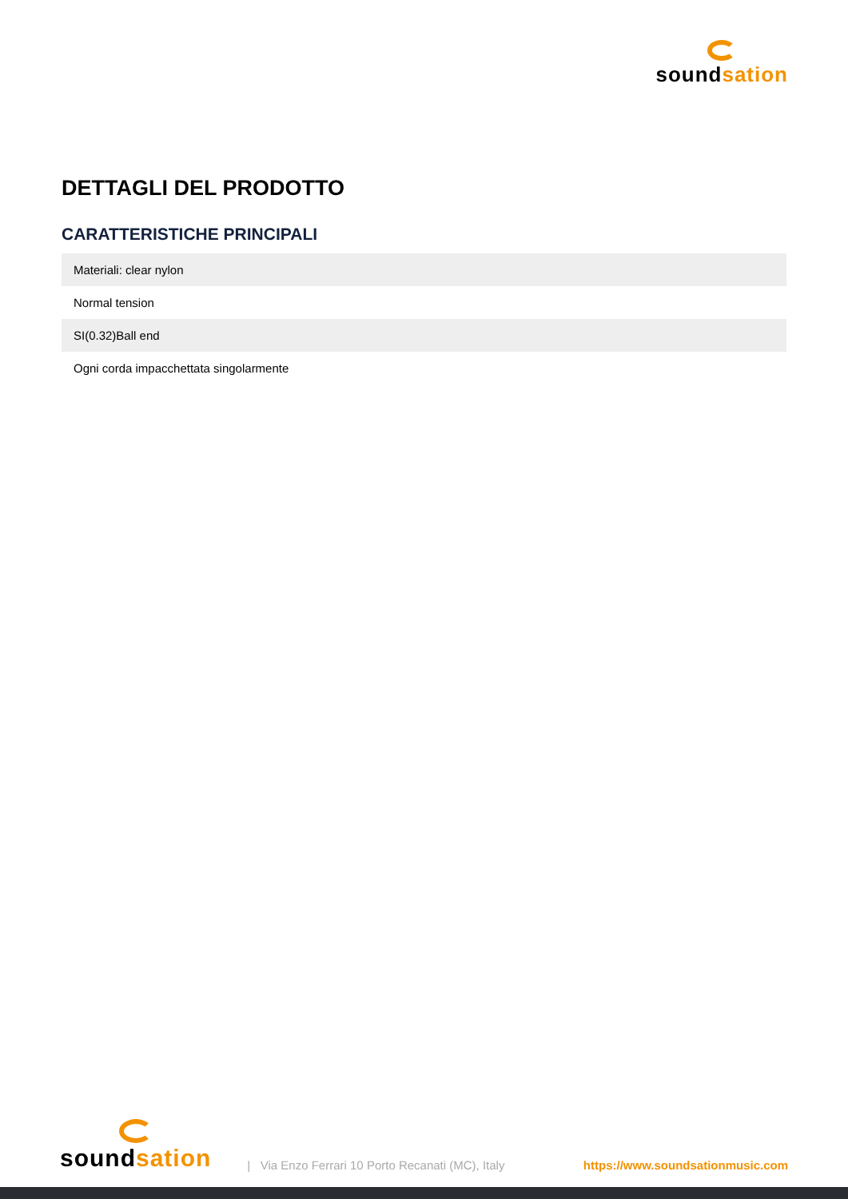soundsation
DETTAGLI DEL PRODOTTO
CARATTERISTICHE PRINCIPALI
| Materiali: clear nylon |
| Normal tension |
| SI(0.32)Ball end |
| Ogni corda impacchettata singolarmente |
soundsation
| Via Enzo Ferrari 10 Porto Recanati (MC), Italy
https://www.soundsationmusic.com